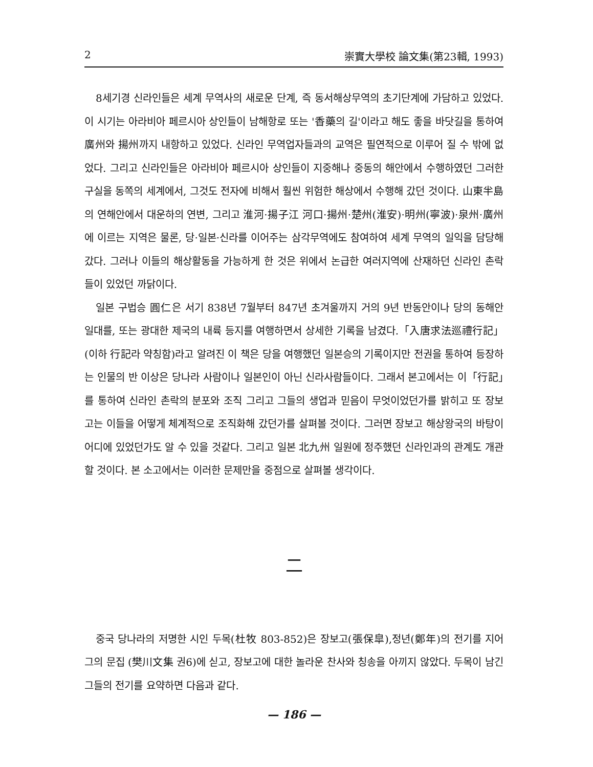2 崇實大學校 論文集(第23輯, 1993)
8세기경 신라인들은 세계 무역사의 새로운 단계, 즉 동서해상무역의 초기단계에 가담하고 있었다. 이 시기는 아라비아 페르시아 상인들이 남해항로 또는 '香藥의 길'이라고 해도 좋을 바닷길을 통하여 廣州와 揚州까지 내항하고 있었다. 신라인 무역업자들과의 교역은 필연적으로 이루어 질 수 밖에 없었다. 그리고 신라인들은 아라비아 페르시아 상인들이 지중해나 중동의 해안에서 수행하였던 그러한 구실을 동쪽의 세계에서, 그것도 전자에 비해서 훨씬 위험한 해상에서 수행해 갔던 것이다. 山東半島의 연해안에서 대운하의 연변, 그리고 淮河·揚子江 河口·揚州·楚州(淮安)·明州(寧波)·泉州·廣州에 이르는 지역은 물론, 당·일본·신라를 이어주는 삼각무역에도 참여하여 세계 무역의 일익을 담당해 갔다. 그러나 이들의 해상활동을 가능하게 한 것은 위에서 논급한 여러지역에 산재하던 신라인 촌락들이 있었던 까닭이다.
일본 구법승 圓仁은 서기 838년 7월부터 847년 초겨울까지 거의 9년 반동안이나 당의 동해안 일대를, 또는 광대한 제국의 내륙 등지를 여행하면서 상세한 기록을 남겼다.「入唐求法巡禮行記」(이하 行記라 약칭함)라고 알려진 이 책은 당을 여행했던 일본승의 기록이지만 전권을 통하여 등장하는 인물의 반 이상은 당나라 사람이나 일본인이 아닌 신라사람들이다. 그래서 본고에서는 이「行記」를 통하여 신라인 촌락의 분포와 조직 그리고 그들의 생업과 믿음이 무엇이었던가를 밝히고 또 장보고는 이들을 어떻게 체계적으로 조직화해 갔던가를 살펴볼 것이다. 그러면 장보고 해상왕국의 바탕이 어디에 있었던가도 알 수 있을 것같다. 그리고 일본 北九州 일원에 정주했던 신라인과의 관계도 개관할 것이다. 본 소고에서는 이러한 문제만을 중점으로 살펴볼 생각이다.
二
중국 당나라의 저명한 시인 두목(杜牧 803-852)은 장보고(張保皐),정년(鄭年)의 전기를 지어 그의 문집 (樊川文集 권6)에 싣고, 장보고에 대한 놀라운 찬사와 칭송을 아끼지 않았다. 두목이 남긴 그들의 전기를 요약하면 다음과 같다.
— 186 —